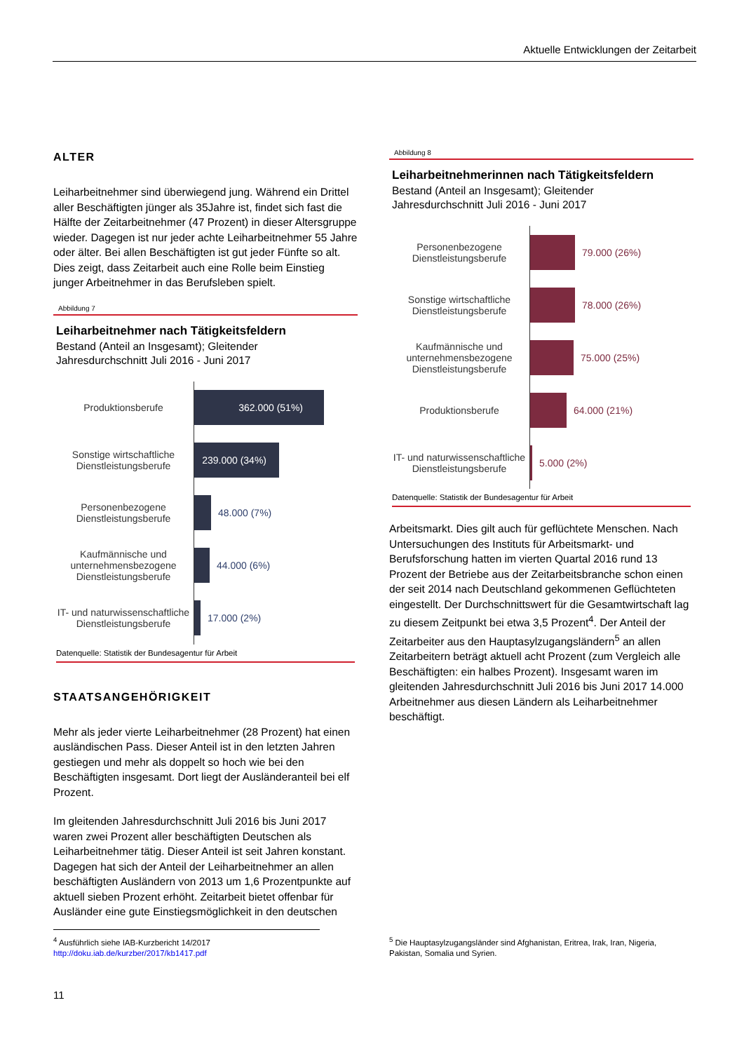Aktuelle Entwicklungen der Zeitarbeit
ALTER
Leiharbeitnehmer sind überwiegend jung. Während ein Drittel aller Beschäftigten jünger als 35Jahre ist, findet sich fast die Hälfte der Zeitarbeitnehmer (47 Prozent) in dieser Altersgruppe wieder. Dagegen ist nur jeder achte Leiharbeitnehmer 55 Jahre oder älter. Bei allen Beschäftigten ist gut jeder Fünfte so alt. Dies zeigt, dass Zeitarbeit auch eine Rolle beim Einstieg junger Arbeitnehmer in das Berufsleben spielt.
Abbildung 7
Leiharbeitnehmer nach Tätigkeitsfeldern
Bestand (Anteil an Insgesamt); Gleitender
Jahresdurchschnitt Juli 2016 - Juni 2017
Produktionsberufe
362.000 (51%)
Sonstige wirtschaftliche Dienstleistungsberufe
239.000 (34%)
Personenbezogene Dienstleistungsberufe
48.000 (7%)
Kaufmännische und unternehmensbezogene Dienstleistungsberufe
44.000 (6%)
IT- und naturwissenschaftliche Dienstleistungsberufe
17.000 (2%)
Datenquelle: Statistik der Bundesagentur für Arbeit
STAATSANGEHÖRIGKEIT
Mehr als jeder vierte Leiharbeitnehmer (28 Prozent) hat einen ausländischen Pass. Dieser Anteil ist in den letzten Jahren gestiegen und mehr als doppelt so hoch wie bei den Beschäftigten insgesamt. Dort liegt der Ausländeranteil bei elf Prozent.
Im gleitenden Jahresdurchschnitt Juli 2016 bis Juni 2017 waren zwei Prozent aller beschäftigten Deutschen als Leiharbeitnehmer tätig. Dieser Anteil ist seit Jahren konstant. Dagegen hat sich der Anteil der Leiharbeitnehmer an allen beschäftigten Ausländern von 2013 um 1,6 Prozentpunkte auf aktuell sieben Prozent erhöht. Zeitarbeit bietet offenbar für Ausländer eine gute Einstiegsmöglichkeit in den deutschen
Abbildung 8
Leiharbeitnehmerinnen nach Tätigkeitsfeldern
Bestand (Anteil an Insgesamt); Gleitender
Jahresdurchschnitt Juli 2016 - Juni 2017
Personenbezogene Dienstleistungsberufe
79.000 (26%)
Sonstige wirtschaftliche Dienstleistungsberufe
78.000 (26%)
Kaufmännische und unternehmensbezogene Dienstleistungsberufe
75.000 (25%)
Produktionsberufe
64.000 (21%)
IT- und naturwissenschaftliche Dienstleistungsberufe
5.000 (2%)
Datenquelle: Statistik der Bundesagentur für Arbeit
Arbeitsmarkt. Dies gilt auch für geflüchtete Menschen. Nach Untersuchungen des Instituts für Arbeitsmarkt- und Berufsforschung hatten im vierten Quartal 2016 rund 13 Prozent der Betriebe aus der Zeitarbeitsbranche schon einen der seit 2014 nach Deutschland gekommenen Geflüchteten eingestellt. Der Durchschnittswert für die Gesamtwirtschaft lag zu diesem Zeitpunkt bei etwa 3,5 Prozent<sup>4</sup>. Der Anteil der Zeitarbeiter aus den Hauptasylzugangsländern<sup>5</sup> an allen Zeitarbeitern beträgt aktuell acht Prozent (zum Vergleich alle Beschäftigten: ein halbes Prozent). Insgesamt waren im gleitenden Jahresdurchschnitt Juli 2016 bis Juni 2017 14.000 Arbeitnehmer aus diesen Ländern als Leiharbeitnehmer beschäftigt.
<sup>4</sup> Ausführlich siehe IAB-Kurzbericht 14/2017 http://doku.iab.de/kurzber/2017/kb1417.pdf
<sup>5</sup> Die Hauptasylzugangsländer sind Afghanistan, Eritrea, Irak, Iran, Nigeria, Pakistan, Somalia und Syrien.
11